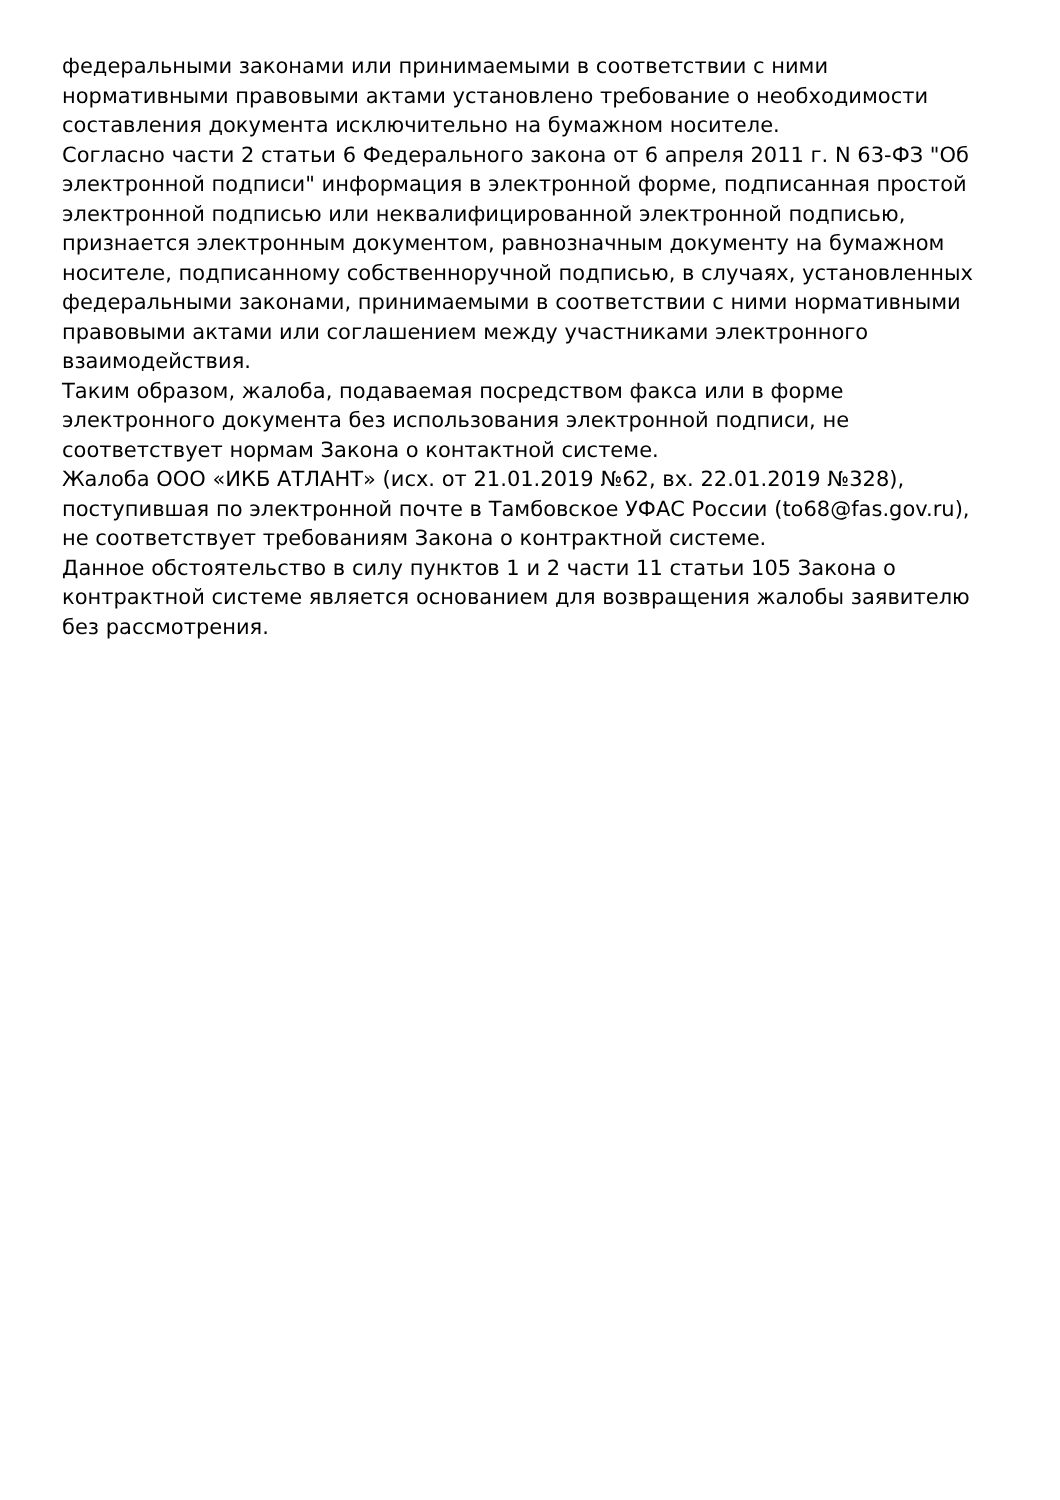федеральными законами или принимаемыми в соответствии с ними нормативными правовыми актами установлено требование о необходимости составления документа исключительно на бумажном носителе.
Согласно части 2 статьи 6 Федерального закона от 6 апреля 2011 г. N 63-ФЗ "Об электронной подписи" информация в электронной форме, подписанная простой электронной подписью или неквалифицированной электронной подписью, признается электронным документом, равнозначным документу на бумажном носителе, подписанному собственноручной подписью, в случаях, установленных федеральными законами, принимаемыми в соответствии с ними нормативными правовыми актами или соглашением между участниками электронного взаимодействия.
Таким образом, жалоба, подаваемая посредством факса или в форме электронного документа без использования электронной подписи, не соответствует нормам Закона о контактной системе.
Жалоба ООО «ИКБ АТЛАНТ» (исх. от 21.01.2019 №62, вх. 22.01.2019 №328), поступившая по электронной почте в Тамбовское УФАС России (to68@fas.gov.ru), не соответствует требованиям Закона о контрактной системе.
Данное обстоятельство в силу пунктов 1 и 2 части 11 статьи 105 Закона о контрактной системе является основанием для возвращения жалобы заявителю без рассмотрения.